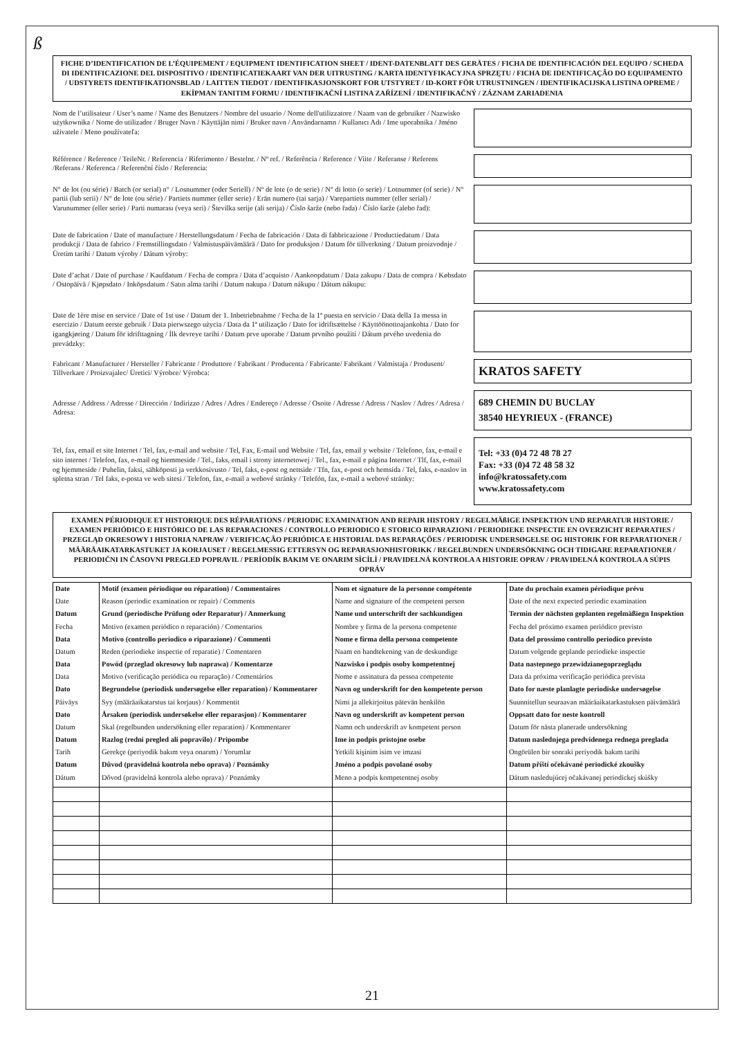ß
FICHE D’IDENTIFICATION DE L’ÉQUIPEMENT / EQUIPMENT IDENTIFICATION SHEET / IDENT-DATENBLATT DES GERÄTES / FICHA DE IDENTIFICACIÓN DEL EQUIPO / SCHEDA DI IDENTIFICAZIONE DEL DISPOSITIVO / IDENTIFICATIEKAART VAN DER UITRUSTING / KARTA IDENTYFIKACYJNA SPRZĘTU / FICHA DE IDENTIFICAÇÃO DO EQUIPAMENTO / UDSTYRETS IDENTIFIKATIONSBLAD / LAITTEN TIEDOT / IDENTIFIKASJONSKORT FOR UTSTYRET / ID-KORT FÖR UTRUSTNINGEN / IDENTIFIKACIJSKA LISTINA OPREME / EKİPMAN TANITIM FORMU / IDENTIFIKAČNÍ LISTINA ZAŘÍZENÍ / IDENTIFIKAČNÝ / ZÁZNAM ZARIADENIA
Nom de l’utilisateur / User’s name / Name des Benutzers / Nombre del usuario / Nome dell'utilizzatore / Naam van de gebruiker / Nazwisko użytkownika / Nome do utilizador / Bruger Navn / Käyttäjän nimi / Bruker navn / Användarnamn / Kullanıcı Adı / Ime uporabnika / Jméno uživatele / Meno používateľa:
Référence / Reference / TeileNr. / Referencia / Riferimento / Bestelnr. / Nº ref. / Referência / Reference / Viite / Referanse / Referens /Referans / Referenca / Referenční číslo / Referencia:
N° de lot (ou série) / Batch (or serial) n° / Losnummer (oder Seriell) / Nº de lote (o de serie) / N° di lotto (o serie) / Lotnummer (of serie) / N° partii (lub serii) / N° de lote (ou série) / Partiets nummer (eller serie) / Erän numero (tai sarja) / Varepartiets nummer (eller serial) / Varunummer (eller serie) / Parti numarası (veya seri) / Številka serije (ali serija) / Číslo šarže (nebo řada) / Číslo šarže (alebo řad):
Date de fabrication / Date of manufacture / Herstellungsdatum / Fecha de fabricación / Data di fabbricazione / Productiedatum / Data produkcji / Data de fabrico / Fremstillingsdato / Valmistuspäivämäärä / Dato for produksjon / Datum för tillverkning / Datum proizvodnje / Üretim tarihi / Datum výroby / Dátum výroby:
Date d’achat / Date of purchase / Kaufdatum / Fecha de compra / Data d’acquisto / Aankoopdatum / Data zakupu / Data de compra / Købsdato / Ostopäivä / Kjøpsdato / Inköpsdatum / Satın alma tarihi / Datum nakupa / Datum nákupu / Dátum nákupu:
Date de 1ère mise en service / Date of 1st use / Datum der 1. Inbetriebnahme / Fecha de la 1ª puesta en servicio / Data della 1a messa in esercizio / Datum eerste gebruik / Data pierwszego użycia / Data da 1ª utilização / Dato for idriftsættelse / Käyttöönottoajankohta / Dato for igangkjøring / Datum för idrifttagning / İlk devreye tarihi / Datum prve uporabe / Datum prvního použití / Dátum prvého uvedenia do prevádzky:
Fabricant / Manufacturer / Hersteller / Fabricante / Produttore / Fabrikant / Producenta / Fabricante/ Fabrikant / Valmistaja / Produsent/ Tillverkare / Proizvajalec/ Üretici/ Výrobce/ Výrobca:
KRATOS SAFETY
Adresse / Address / Adresse / Dirección / Indirizzo / Adres / Adres / Endereço / Adresse / Osoite / Adresse / Adress / Naslov / Adres / Adresa / Adresa:
689 CHEMIN DU BUCLAY
38540 HEYRIEUX - (FRANCE)
Tel, fax, email et site Internet / Tel, fax, e-mail and website / Tel, Fax, E-mail und Website / Tel, fax, email y website / Telefono, fax, e-mail e sito internet / Telefon, fax, e-mail og hiemmeside / Tel., faks, email i strony internetowej / Tel., fax, e-mail e página Internet / Tlf, fax, e-mail og hjemmeside / Puhelin, faksi, sähköposti ja verkkosivusto / Tel, faks, e-post og nettside / Tfn, fax, e-post och hemsida / Tel, faks, e-naslov in spletna stran / Tel faks, e-posta ve web sitesi / Telefon, fax, e-mail a webové stránky / Telefón, fax, e-mail a webové stránky:
Tel: +33 (0)4 72 48 78 27
Fax: +33 (0)4 72 48 58 32
info@kratossafety.com
www.kratossafety.com
EXAMEN PÉRIODIQUE ET HISTORIQUE DES RÉPARATIONS / PERIODIC EXAMINATION AND REPAIR HISTORY / REGELMÄßIGE INSPEKTION UND REPARATUR HISTORIE / EXAMEN PERIÓDICO E HISTÓRICO DE LAS REPARACIONES / CONTROLLO PERIODICO E STORICO RIPARAZIONI / PERIODIEKE INSPECTIE EN OVERZICHT REPARATIES / PRZEGLĄD OKRESOWY I HISTORIA NAPRAW / VERIFICAÇÃO PERIÓDICA E HISTORIAL DAS REPARAÇÕES / PERIODISK UNDERSØGELSE OG HISTORIK FOR REPARATIONER / MÄÄRÄAIKATARKASTUKET JA KORJAUSET / REGELMESSIG ETTERSYN OG REPARASJONHISTORIKK / REGELBUNDEN UNDERSÖKNING OCH TIDIGARE REPARATIONER / PERIODIČNI IN ČASOVNI PREGLED POPRAVIL / PERİODİK BAKIM VE ONARIM SİCİLİ / PRAVIDELNÁ KONTROLA A HISTORIE OPRAV / PRAVIDELNÁ KONTROLA A SÚPIS OPRÁV
| Date Date Datum Fecha Data Datum Data Data Dato Päiväys Dato Datum Datum Tarih Datum Dátum | Motif (examen périodique ou réparation) / Commentaires Reason (periodic examination or repair) / Comments Grund (periodische Prüfung oder Reparatur) / Anmerkung Motivo (examen periódico o reparación) / Comentarios Motivo (controllo periodico o riparazione) / Commenti Reden (periodieke inspectie of reparatie) / Comentaren Powód (przeglad okresowy lub naprawa) / Komentarze Motivo (verificação periódica ou reparação) / Comentários Begrundelse (periodisk undersøgelse eller reparation) / Kommentarer Syy (määräaikatarstus tai korjaus) / Kommentit Årsaken (periodisk undersøkelse eller reparasjon) / Kommentarer Skal (regelbunden undersökning eller reparation) / Kommentarer Razlog (redni pregled ali popravilo) / Pripombe Gerekçe (periyodik bakım veya onarım) / Yorumlar Důvod (pravidelná kontrola nebo oprava) / Poznámky Dôvod (pravidelná kontrola alebo oprava) / Poznámky | Nom et signature de la personne compétente Name and signature of the competent person Name und unterschrift der sachkundigen Nombre y firma de la persona competente Nome e firma della persona competente Naam en handtekening van de deskundige Nazwisko i podpis osoby kompetentnej Nome e assinatura da pessoa competente Navn og underskrift for den kompetente person Nimi ja allekirjoitus pätevän henkilön Navn og underskrift av kompetent person Namn och underskrift av kompetent person Ime in podpis pristojne osebe Yetkili kişinim isim ve imzasi Jméno a podpis povolané osoby Meno a podpis kompetentnej osoby | Date du prochain examen périodique prévu Date of the next expected periodic examination Termin der nächsten geplanten regelmäßiegn Inspektion Fecha del próximo examen periódico previsto Data del prossimo controllo periodico previsto Datum volgende geplande periodieke inspectie Data nastepnego przewidzianegoprzeglądu Data da próxima verificação periódica prevista Dato for næste planlagte periodiske undersøgelse Suunnitellun seuraavan määräaikatarkastuksen päivämäärä Oppsatt dato for neste kontroll Datum för nästa planerade undersökning Datum naslednjega predvidenega rednega preglada Ongörülen bir sonraki periyodik bakım tarihi Datum příští očekávané periodické zkoušky Dátum nasledujúcej očakávanej periodickej skúšky |
21